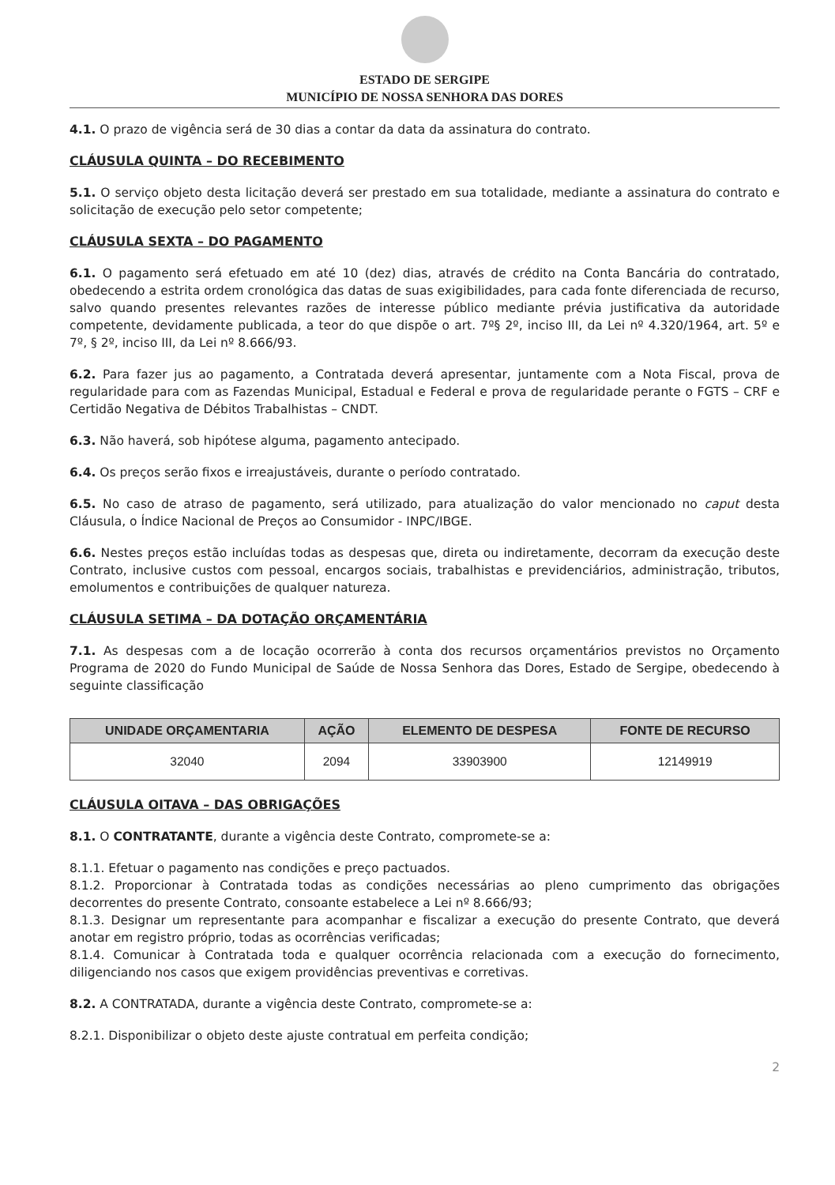ESTADO DE SERGIPE
MUNICÍPIO DE NOSSA SENHORA DAS DORES
4.1. O prazo de vigência será de 30 dias a contar da data da assinatura do contrato.
CLÁUSULA QUINTA – DO RECEBIMENTO
5.1. O serviço objeto desta licitação deverá ser prestado em sua totalidade, mediante a assinatura do contrato e solicitação de execução pelo setor competente;
CLÁUSULA SEXTA – DO PAGAMENTO
6.1. O pagamento será efetuado em até 10 (dez) dias, através de crédito na Conta Bancária do contratado, obedecendo a estrita ordem cronológica das datas de suas exigibilidades, para cada fonte diferenciada de recurso, salvo quando presentes relevantes razões de interesse público mediante prévia justificativa da autoridade competente, devidamente publicada, a teor do que dispõe o art. 7º§ 2º, inciso III, da Lei nº 4.320/1964, art. 5º e 7º, § 2º, inciso III, da Lei nº 8.666/93.
6.2. Para fazer jus ao pagamento, a Contratada deverá apresentar, juntamente com a Nota Fiscal, prova de regularidade para com as Fazendas Municipal, Estadual e Federal e prova de regularidade perante o FGTS – CRF e Certidão Negativa de Débitos Trabalhistas – CNDT.
6.3. Não haverá, sob hipótese alguma, pagamento antecipado.
6.4. Os preços serão fixos e irreajustáveis, durante o período contratado.
6.5. No caso de atraso de pagamento, será utilizado, para atualização do valor mencionado no caput desta Cláusula, o Índice Nacional de Preços ao Consumidor - INPC/IBGE.
6.6. Nestes preços estão incluídas todas as despesas que, direta ou indiretamente, decorram da execução deste Contrato, inclusive custos com pessoal, encargos sociais, trabalhistas e previdenciários, administração, tributos, emolumentos e contribuições de qualquer natureza.
CLÁUSULA SETIMA – DA DOTAÇÃO ORÇAMENTÁRIA
7.1. As despesas com a de locação ocorrerão à conta dos recursos orçamentários previstos no Orçamento Programa de 2020 do Fundo Municipal de Saúde de Nossa Senhora das Dores, Estado de Sergipe, obedecendo à seguinte classificação
| UNIDADE ORÇAMENTARIA | AÇÃO | ELEMENTO DE DESPESA | FONTE DE RECURSO |
| --- | --- | --- | --- |
| 32040 | 2094 | 33903900 | 12149919 |
CLÁUSULA OITAVA – DAS OBRIGAÇÕES
8.1. O CONTRATANTE, durante a vigência deste Contrato, compromete-se a:
8.1.1. Efetuar o pagamento nas condições e preço pactuados.
8.1.2. Proporcionar à Contratada todas as condições necessárias ao pleno cumprimento das obrigações decorrentes do presente Contrato, consoante estabelece a Lei nº 8.666/93;
8.1.3. Designar um representante para acompanhar e fiscalizar a execução do presente Contrato, que deverá anotar em registro próprio, todas as ocorrências verificadas;
8.1.4. Comunicar à Contratada toda e qualquer ocorrência relacionada com a execução do fornecimento, diligenciando nos casos que exigem providências preventivas e corretivas.
8.2. A CONTRATADA, durante a vigência deste Contrato, compromete-se a:
8.2.1. Disponibilizar o objeto deste ajuste contratual em perfeita condição;
2